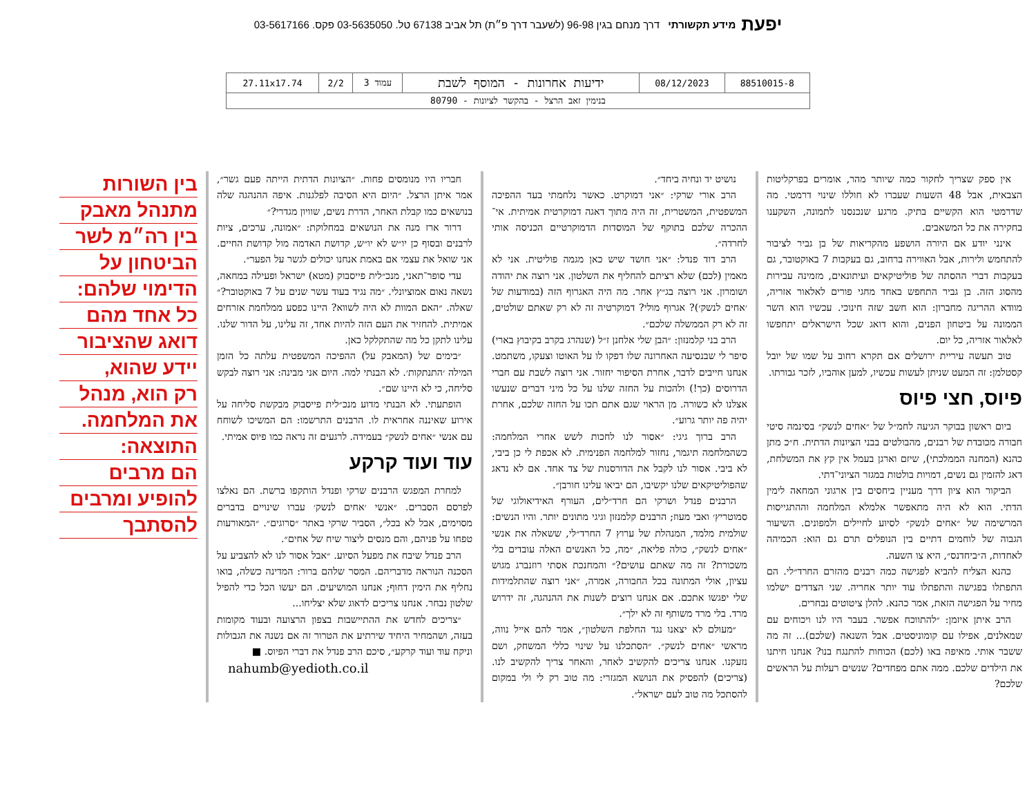יפעת מידע תקשורתי דרך מנחם בגין 96-98 (לשעבר דרך פ״ת) תל אביב 67138 טל. 03-5635050 פקס. 03-5617166
| 88510015-8 | 08/12/2023 | ידיעות אחרונות - המוסף לשבת | עמוד 3 | 2/2 | 27.11x17.74 |
| בנימין זאב הרצל - בהקשר לציונות - 80790 | | | | | |
אין ספק שצריך לחקור כמה שיותר מהר, אומרים בפרקליטות הצבאית, אבל 48 השעות שעברו לא חוללו שינוי דרמטי. מה שדרמטי הוא הקשיים בתיק. מרגע שנכנסנו לתמונה, השקענו בחקירה את כל המשאבים.
אינני יודע אם היורה הושפע מהקריאות של בן גביר לציבור להתחמש ולירות, אבל האווירה ברחוב, גם בעקבות 7 באוקטובר, גם בעקבות דברי ההסתה של פוליטיקאים ועיתונאים, מזמינה עבירות מהסוג הזה. בן גביר התחפש באחד מחגי פורים לאלאור אזריה, מוודא ההריגה מחברון: הוא חשב שזה חינוכי. עכשיו הוא השר הממונה על ביטחון הפנים, והוא דואג שכל הישראלים יתחפשו לאלאור אזריה, כל יום.
טוב תעשה עיריית ירושלים אם תקרא רחוב על שמו של יובל קסטלמן: זה המעט שניתן לעשות עכשיו, למען אוהביו, לזכר גבורתו.
פיוס, חצי פיוס
ביום ראשון בבוקר הגיעה לחמ״ל של ״אחים לנשק״ בסינמה סיטי חבורה מכובדת של רבנים, מהבולטים בבני הציונות הדתית. ח״כ מתן כהנא (המחנה הממלכתי), שיזם וארגן בעמל אין קץ את המשלחת, דאג להזמין גם נשים, דמויות בולטות במגזר הציוני־דתי.
הביקור הוא ציון דרך מעניין ביחסים בין ארגוני המחאה לימין הדתי. הוא לא היה מתאפשר אלמלא המלחמה וההתגייסות המרשימה של ״אחים לנשק״ לסיוע לחיילים ולמפונים. השיעור הגבוה של לוחמים דתיים בין הנופלים תרם גם הוא: הכמיהה לאחדות, ה״ביחדנס״, היא צו השעה.
כהנא הצליח להביא לפגישה כמה רבנים מהזרם החרד״לי. הם התפתלו בפגישה והתפתלו עוד יותר אחריה. שני הצדדים ישלמו מחיר על הפגישה הזאת, אמר כהנא. להלן ציטוטים נבחרים.
הרב איתן איזמן: ״להתווכח אפשר. בעבר היו לנו ויכוחים עם שמאלנים, אפילו עם קומוניסטים. אבל השנאה (שלכם)... זה מה ששבר אותי. מאיפה באו (לכם) הכוחות להתנגח בנו? אנחנו חיתנו את הילדים שלכם. ממה אתם מפחדים? שנשים רעלות על הראשים שלכם?
נושיט יד ונחיה ביחד״.
הרב אורי שרקי: ״אני דמוקרט. כאשר נלחמתי בעד ההפיכה המשפטית, המשטרית, זה היה מתוך דאגה דמוקרטית אמיתית. אי־ההכרה שלכם בתוקף של המוסדות הדמוקרטיים הכניסה אותי לחרדה״.
הרב דוד פנדל: ״אני חושד שיש כאן מגמה פוליטית. אני לא מאמין (לכם) שלא רציתם להחליף את השלטון. אני רוצה את יהודה ושומרון. אני רוצה בג״ץ אחר. מה היה האגרוף הזה (במודעות של ׳אחים לנשק׳)? אגרוף מולי? דמוקרטיה זה לא רק שאתם שולטים, זה לא רק הממשלה שלכם״.
הרב בני קלמנזון: ״הבן שלי אלחנן ז״ל (שנהרג בקרב בקיבוץ בארי) סיפר לי שבנסיעה האחרונה שלו דפקו לו על האוטו וצעקו, משתמט. אנחנו חייבים לדבר, אחרת הסיפור יחזור. אני רוצה לשבת עם חברי הדרוסים (כך!) ולהכות על החזה שלנו על כל מיני דברים שנעשו אצלנו לא כשורה. מן הראוי שגם אתם תכו על החזה שלכם, אחרת יהיה פה יותר גרוע״.
הרב ברוך גיגי: ״אסור לנו לחכות לשש אחרי המלחמה: כשהמלחמה תיגמר, נחזור למלחמה הפנימית. לא אכפת לי כן ביבי, לא ביבי. אסור לנו לקבל את הדורסנות של צד אחד. אם לא נדאג שהפוליטיקאים שלנו יקשיבו, הם יביאו עלינו חורבן״.
הרבנים פנדל ושרקי הם חרד״לים, העורף האידיאולוגי של סמוטריץ׳ ואבי מעוז; הרבנים קלמנזון וגיגי מתונים יותר. והיו הנשים: שולמית מלמד, המנהלת של ערוץ 7 החרד״לי, ששאלה את אנשי ״אחים לנשק״, כולה פליאה, ״מה, כל האנשים האלה עובדים בלי משכורת? זה מה שאתם עושים?״ והמחנכת אסתי רוזנברג מגוש עציון, אולי המתונה בכל החבורה, אמרה, ״אני רוצה שהתלמידות שלי יפגשו אתכם. אם אנחנו רוצים לשנות את ההנהגה, זה ידרוש מרד. בלי מרד משותף זה לא ילך״.
״מעולם לא יצאנו נגד החלפת השלטון״, אמר להם אייל נווה, מראשי ״אחים לנשק״. ״הסתכלנו על שינוי כללי המשחק, ושם נזעקנו. אנחנו צריכים להקשיב לאחר, והאחר צריך להקשיב לנו. (צריכים) להפסיק את הנושא המגזרי: מה טוב רק לי ולי במקום להסתכל מה טוב לעם ישראל״.
חבריו היו מנומסים פחות. ״הציונות הדתית הייתה פעם גשר״, אמר איתן הרצל. ״היום היא הסיבה לפלגנות. איפה ההנהגה שלה בנושאים כמו קבלת האחר, הדרת נשים, שוויון מגדרי?״
דרור ארז מנה את הנושאים במחלוקת: ״אמונה, ערכים, ציות לרבנים ובסוף כן יו״ש לא יו״ש, קדושת האדמה מול קדושת החיים. אני שואל את עצמי אם באמת אנחנו יכולים לגשר על הפער״.
עדי סופר־תאני, מנכ״לית פייסבוק (מטא) ישראל ופעילה במחאה, נשאה נאום אמוציונלי. ״מה נגיד בעוד עשר שנים על 7 באוקטובר?״ שאלה. ״האם המוות לא היה לשווא? היינו כפסע ממלחמת אזרחים אמיתית. להחזיר את העם הזה להיות אחד, זה עלינו, על הדור שלנו. עלינו לתקן כל מה שהתקלקל כאן.
״בימים של (המאבק על) ההפיכה המשפטית עלתה כל הזמן המילה ׳התנתקות׳. לא הבנתי למה. היום אני מבינה: אני רוצה לבקש סליחה, כי לא היינו שם״.
הופתעתי. לא הבנתי מדוע מנכ״לית פייסבוק מבקשת סליחה על אירוע שאיננה אחראית לו. הרבנים התרשמו: הם המשיכו לשוחח עם אנשי ״אחים לנשק״ בעמידה. לרגעים זה נראה כמו פיוס אמיתי.
עוד ועוד קרקע
למחרת המפגש הרבנים שרקי ופנדל הותקפו ברשת. הם נאלצו לפרסם הסברים. ״אנשי ׳אחים לנשק׳ עברו שינויים בדברים מסוימים, אבל לא בכל״, הסביר שרקי באתר ״סרוגים״. ״המאורעות טפחו על פניהם, והם מנסים ליצור שיח של אחים״.
הרב פנדל שיבח את מפעל הסיוע. ״אבל אסור לנו לא להצביע על הסכנה הנוראה מדבריהם. המסר שלהם ברור: המדינה כשלה, בואו נחליף את הימין דחוף; אנחנו המושיעים. הם יעשו הכל כדי להפיל שלטון נבחר. אנחנו צריכים לדאוג שלא יצליחו...
״צריכים לחדש את ההתיישבות בצפון הרצועה ובעוד מקומות בעזה, ושהמחיר היחיד שירתיע את הטרור זה אם נשנה את הגבולות וניקח עוד ועוד קרקע״, סיכם הרב פנדל את דברי הפיוס. ■
nahumb@yedioth.co.il
בין השורות
מתנהל מאבק
בין רה״מ לשר
הביטחון על
הדימוי שלהם:
כל אחד מהם
דואג שהציבור
יידע שהוא,
רק הוא, מנהל
את המלחמה.
התוצאה:
הם מרבים
להופיע ומרבים
להסתבך